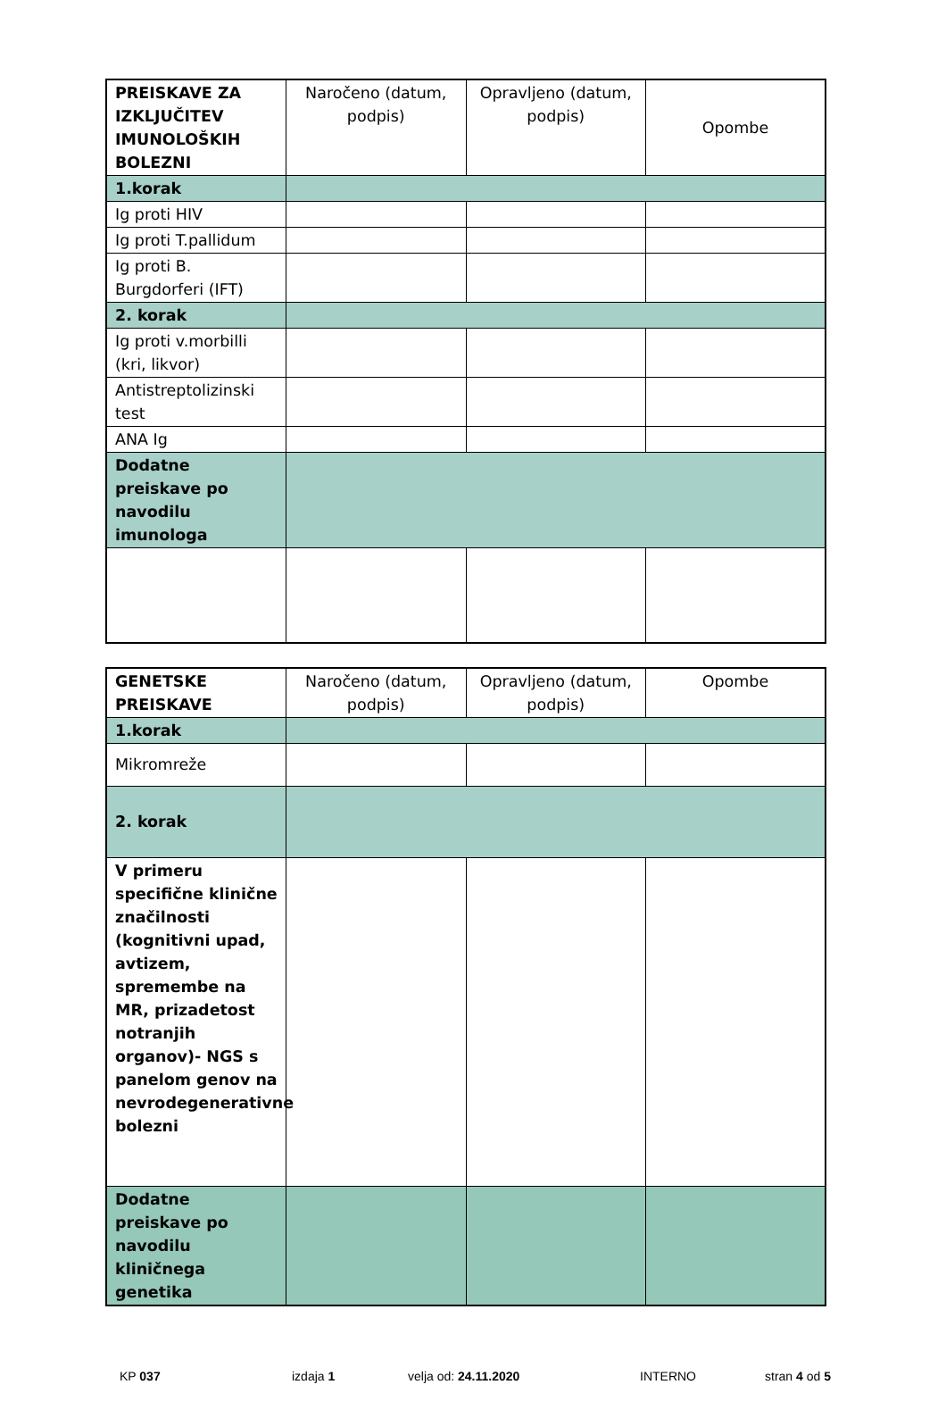| PREISKAVE ZA IZKLJUČITEV IMUNOLOŠKIH BOLEZNI | Naročeno (datum, podpis) | Opravljeno (datum, podpis) | Opombe |
| --- | --- | --- | --- |
| 1.korak | | | |
| Ig proti HIV | | | |
| Ig proti T.pallidum | | | |
| Ig proti B. Burgdorferi (IFT) | | | |
| 2. korak | | | |
| Ig proti v.morbilli (kri, likvor) | | | |
| Antistreptolizinski test | | | |
| ANA Ig | | | |
| Dodatne preiskave po navodilu imunologa | | | |
| GENETSKE PREISKAVE | Naročeno (datum, podpis) | Opravljeno (datum, podpis) | Opombe |
| --- | --- | --- | --- |
| 1.korak | | | |
| Mikromreže | | | |
| 2. korak | | | |
| V primeru specifične klinične značilnosti (kognitivni upad, avtizem, spremembe na MR, prizadetost notranjih organov)- NGS s panelom genov na nevrodegenerativne bolezni | | | |
| Dodatne preiskave po navodilu kliničnega genetika | | | |
KP 037 izdaja 1 velja od: 24.11.2020 INTERNO stran 4 od 5